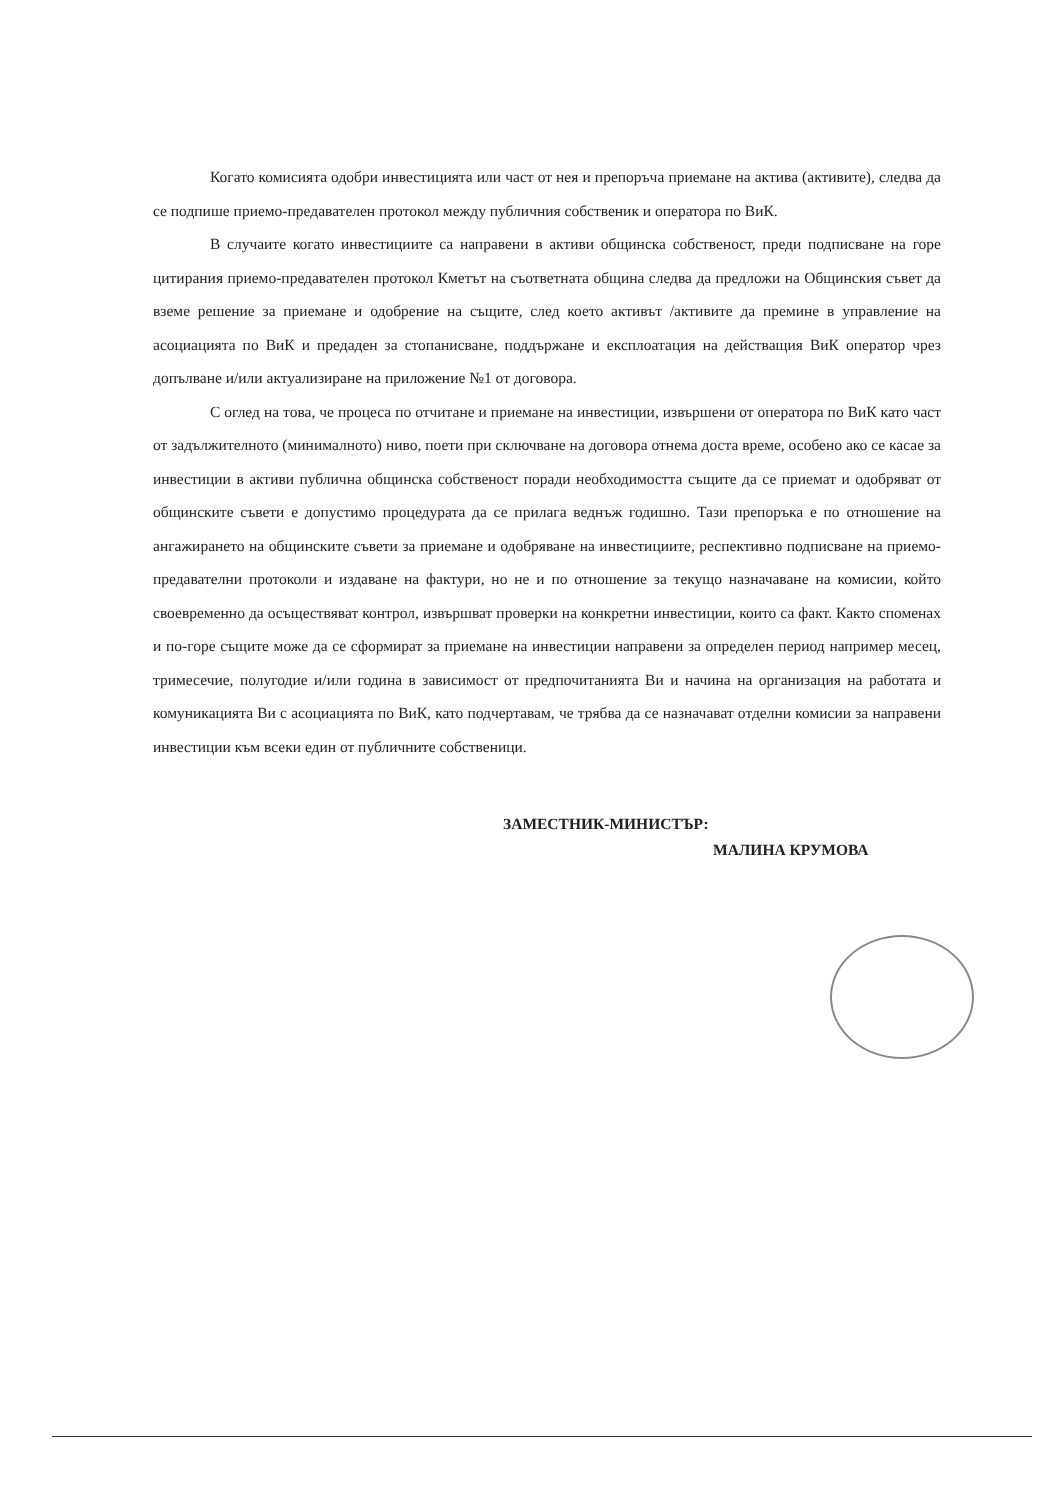Когато комисията одобри инвестицията или част от нея и препоръча приемане на актива (активите), следва да се подпише приемо-предавателен протокол между публичния собственик и оператора по ВиК.
В случаите когато инвестициите са направени в активи общинска собственост, преди подписване на горе цитирания приемо-предавателен протокол Кметът на съответната община следва да предложи на Общинския съвет да вземе решение за приемане и одобрение на същите, след което активът /активите да премине в управление на асоциацията по ВиК и предаден за стопанисване, поддържане и експлоатация на действащия ВиК оператор чрез допълване и/или актуализиране на приложение №1 от договора.
С оглед на това, че процеса по отчитане и приемане на инвестиции, извършени от оператора по ВиК като част от задължителното (минималното) ниво, поети при сключване на договора отнема доста време, особено ако се касае за инвестиции в активи публична общинска собственост поради необходимостта същите да се приемат и одобряват от общинските съвети е допустимо процедурата да се прилага веднъж годишно. Тази препоръка е по отношение на ангажирането на общинските съвети за приемане и одобряване на инвестициите, респективно подписване на приемо-предавателни протоколи и издаване на фактури, но не и по отношение за текущо назначаване на комисии, който своевременно да осъществяват контрол, извършват проверки на конкретни инвестиции, които са факт. Както споменах и по-горе същите може да се сформират за приемане на инвестиции направени за определен период например месец, тримесечие, полугодие и/или година в зависимост от предпочитанията Ви и начина на организация на работата и комуникацията Ви с асоциацията по ВиК, като подчертавам, че трябва да се назначават отделни комисии за направени инвестиции към всеки един от публичните собственици.
ЗАМЕСТНИК-МИНИСТЪР:
МАЛИНА КРУМОВА